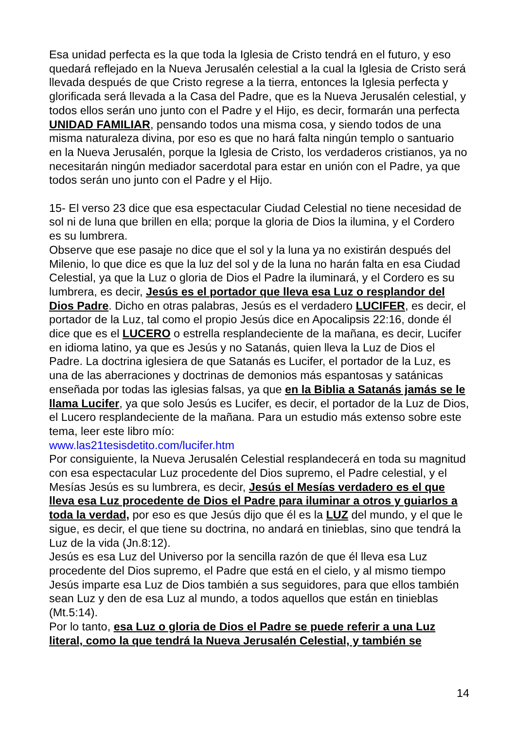Esa unidad perfecta es la que toda la Iglesia de Cristo tendrá en el futuro, y eso quedará reflejado en la Nueva Jerusalén celestial a la cual la Iglesia de Cristo será llevada después de que Cristo regrese a la tierra, entonces la Iglesia perfecta y glorificada será llevada a la Casa del Padre, que es la Nueva Jerusalén celestial, y todos ellos serán uno junto con el Padre y el Hijo, es decir, formarán una perfecta UNIDAD FAMILIAR, pensando todos una misma cosa, y siendo todos de una misma naturaleza divina, por eso es que no hará falta ningún templo o santuario en la Nueva Jerusalén, porque la Iglesia de Cristo, los verdaderos cristianos, ya no necesitarán ningún mediador sacerdotal para estar en unión con el Padre, ya que todos serán uno junto con el Padre y el Hijo.
15- El verso 23 dice que esa espectacular Ciudad Celestial no tiene necesidad de sol ni de luna que brillen en ella; porque la gloria de Dios la ilumina, y el Cordero es su lumbrera.
Observe que ese pasaje no dice que el sol y la luna ya no existirán después del Milenio, lo que dice es que la luz del sol y de la luna no harán falta en esa Ciudad Celestial, ya que la Luz o gloria de Dios el Padre la iluminará, y el Cordero es su lumbrera, es decir, Jesús es el portador que lleva esa Luz o resplandor del Dios Padre. Dicho en otras palabras, Jesús es el verdadero LUCIFER, es decir, el portador de la Luz, tal como el propio Jesús dice en Apocalipsis 22:16, donde él dice que es el LUCERO o estrella resplandeciente de la mañana, es decir, Lucifer en idioma latino, ya que es Jesús y no Satanás, quien lleva la Luz de Dios el Padre. La doctrina iglesiera de que Satanás es Lucifer, el portador de la Luz, es una de las aberraciones y doctrinas de demonios más espantosas y satánicas enseñada por todas las iglesias falsas, ya que en la Biblia a Satanás jamás se le llama Lucifer, ya que solo Jesús es Lucifer, es decir, el portador de la Luz de Dios, el Lucero resplandeciente de la mañana. Para un estudio más extenso sobre este tema, leer este libro mío:
www.las21tesisdetito.com/lucifer.htm
Por consiguiente, la Nueva Jerusalén Celestial resplandecerá en toda su magnitud con esa espectacular Luz procedente del Dios supremo, el Padre celestial, y el Mesías Jesús es su lumbrera, es decir, Jesús el Mesías verdadero es el que lleva esa Luz procedente de Dios el Padre para iluminar a otros y guiarlos a toda la verdad, por eso es que Jesús dijo que él es la LUZ del mundo, y el que le sigue, es decir, el que tiene su doctrina, no andará en tinieblas, sino que tendrá la Luz de la vida (Jn.8:12).
Jesús es esa Luz del Universo por la sencilla razón de que él lleva esa Luz procedente del Dios supremo, el Padre que está en el cielo, y al mismo tiempo Jesús imparte esa Luz de Dios también a sus seguidores, para que ellos también sean Luz y den de esa Luz al mundo, a todos aquellos que están en tinieblas (Mt.5:14).
Por lo tanto, esa Luz o gloria de Dios el Padre se puede referir a una Luz literal, como la que tendrá la Nueva Jerusalén Celestial, y también se
14